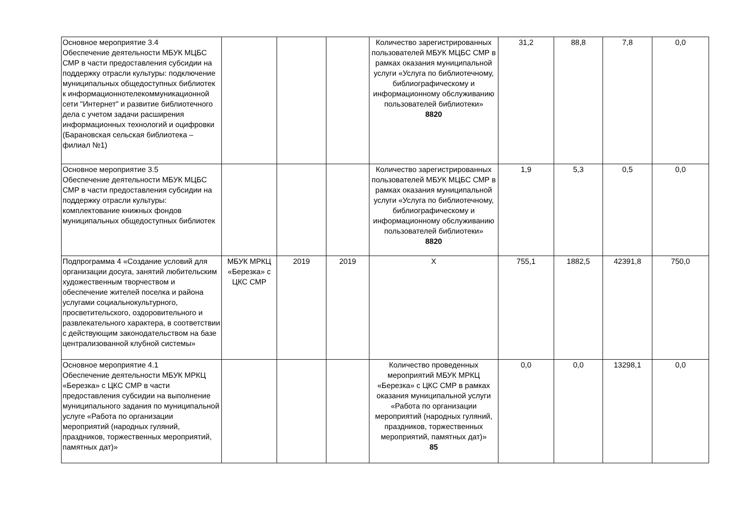| Основное мероприятие 3.4 Обеспечение деятельности МБУК МЦБС СМР в части предоставления субсидии на поддержку отрасли культуры: подключение муниципальных общедоступных библиотек к информационнотелекоммуникационной сети "Интернет" и развитие библиотечного дела с учетом задачи расширения информационных технологий и оцифровки (Барановская сельская библиотека – филиал №1) | | | | Количество зарегистрированных пользователей МБУК МЦБС СМР в рамках оказания муниципальной услуги «Услуга по библиотечному, библиографическому и информационному обслуживанию пользователей библиотеки» 8820 | 31,2 | 88,8 | 7,8 | 0,0 |
| Основное мероприятие 3.5 Обеспечение деятельности МБУК МЦБС СМР в части предоставления субсидии на поддержку отрасли культуры: комплектование книжных фондов муниципальных общедоступных библиотек | | | | Количество зарегистрированных пользователей МБУК МЦБС СМР в рамках оказания муниципальной услуги «Услуга по библиотечному, библиографическому и информационному обслуживанию пользователей библиотеки» 8820 | 1,9 | 5,3 | 0,5 | 0,0 |
| Подпрограмма 4 «Создание условий для организации досуга, занятий любительским художественным творчеством и обеспечение жителей поселка и района услугами социальнокультурного, просветительского, оздоровительного и развлекательного характера, в соответствии с действующим законодательством на базе централизованной клубной системы» | МБУК МРКЦ «Березка» с ЦКС СМР | 2019 | 2019 | Х | 755,1 | 1882,5 | 42391,8 | 750,0 |
| Основное мероприятие 4.1 Обеспечение деятельности МБУК МРКЦ «Березка» с ЦКС СМР в части предоставления субсидии на выполнение муниципального задания по муниципальной услуге «Работа по организации мероприятий (народных гуляний, праздников, торжественных мероприятий, памятных дат)» | | | | Количество проведенных мероприятий МБУК МРКЦ «Березка» с ЦКС СМР в рамках оказания муниципальной услуги «Работа по организации мероприятий (народных гуляний, праздников, торжественных мероприятий, памятных дат)» 85 | 0,0 | 0,0 | 13298,1 | 0,0 |